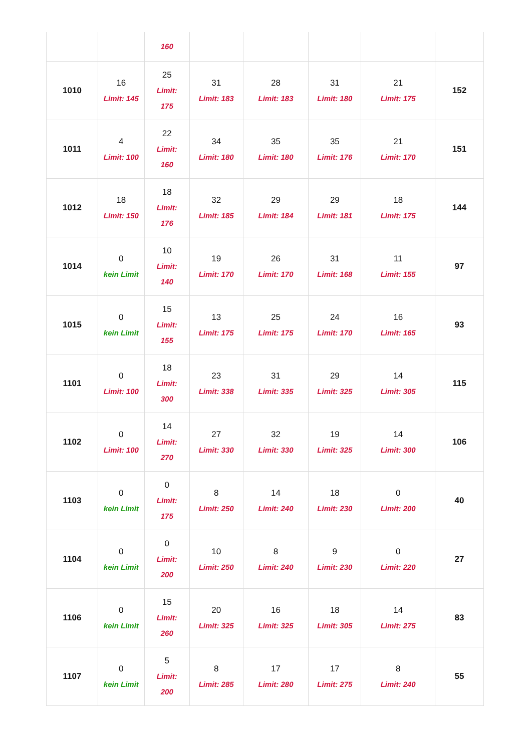| | | 160 | | | | | |
| 1010 | 16 Limit: 145 | 25 Limit: 175 | 31 Limit: 183 | 28 Limit: 183 | 31 Limit: 180 | 21 Limit: 175 | 152 |
| 1011 | 4 Limit: 100 | 22 Limit: 160 | 34 Limit: 180 | 35 Limit: 180 | 35 Limit: 176 | 21 Limit: 170 | 151 |
| 1012 | 18 Limit: 150 | 18 Limit: 176 | 32 Limit: 185 | 29 Limit: 184 | 29 Limit: 181 | 18 Limit: 175 | 144 |
| 1014 | 0 kein Limit | 10 Limit: 140 | 19 Limit: 170 | 26 Limit: 170 | 31 Limit: 168 | 11 Limit: 155 | 97 |
| 1015 | 0 kein Limit | 15 Limit: 155 | 13 Limit: 175 | 25 Limit: 175 | 24 Limit: 170 | 16 Limit: 165 | 93 |
| 1101 | 0 Limit: 100 | 18 Limit: 300 | 23 Limit: 338 | 31 Limit: 335 | 29 Limit: 325 | 14 Limit: 305 | 115 |
| 1102 | 0 Limit: 100 | 14 Limit: 270 | 27 Limit: 330 | 32 Limit: 330 | 19 Limit: 325 | 14 Limit: 300 | 106 |
| 1103 | 0 kein Limit | 0 Limit: 175 | 8 Limit: 250 | 14 Limit: 240 | 18 Limit: 230 | 0 Limit: 200 | 40 |
| 1104 | 0 kein Limit | 0 Limit: 200 | 10 Limit: 250 | 8 Limit: 240 | 9 Limit: 230 | 0 Limit: 220 | 27 |
| 1106 | 0 kein Limit | 15 Limit: 260 | 20 Limit: 325 | 16 Limit: 325 | 18 Limit: 305 | 14 Limit: 275 | 83 |
| 1107 | 0 kein Limit | 5 Limit: 200 | 8 Limit: 285 | 17 Limit: 280 | 17 Limit: 275 | 8 Limit: 240 | 55 |